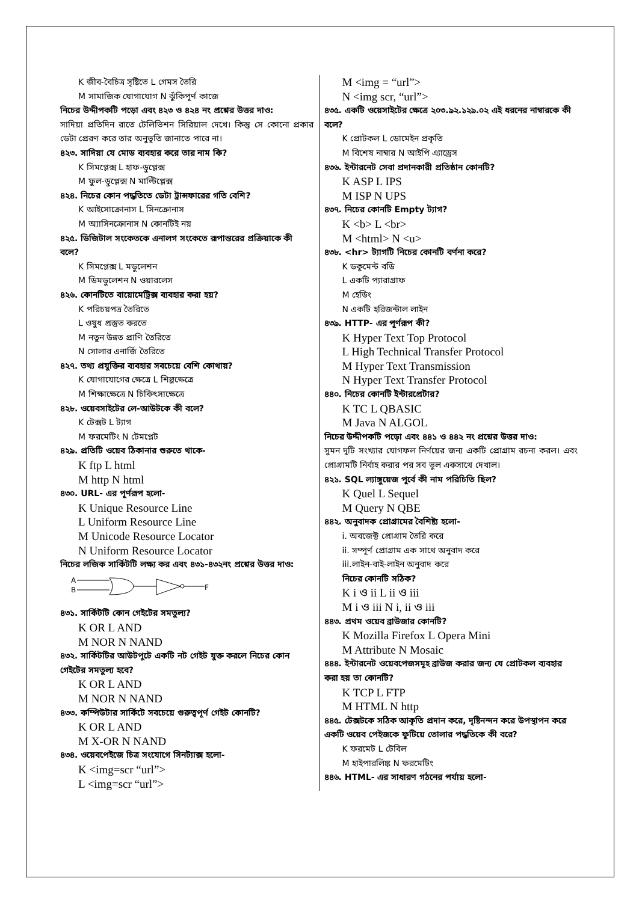K জীব-বৈচিত্র সৃষ্টিতে L গেমস তৈরি
M সামাজিক যোগাযোগ N ঝুঁকিপূর্ণ কাজে
নিচের উদ্দীপকটি পড়ো এবং ৪২৩ ও ৪২৪ নং প্রশ্নের উত্তর দাও:
সাদিয়া প্রতিদিন রাতে টেলিভিশন সিরিয়াল দেখে। কিন্তু সে কোনো প্রকার ডেটা প্রেরণ করে তার অনুভূতি জানাতে পারে না।
৪২৩. সাদিয়া যে মোড ব্যবহার করে তার নাম কি?
K সিমপ্লেক্স L হাফ-ডুপ্লেক্স
M ফুল-ডুপ্লেক্স N মাল্টিপ্লেক্স
৪২৪. নিচের কোন পদ্ধতিতে ডেটা ট্রান্সফারের গতি বেশি?
K আইসোক্রোনাস L সিনক্রোনাস
M অ্যাসিনক্রোনাস N কোনটিই নয়
৪২৫. ডিজিটাল সংকেতকে এনালগ সংকেতে রূপান্তরের প্রক্রিয়াকে কী বলে?
K সিমপ্লেক্স L মডুলেশন
M ডিমডুলেশন N ওয়ারলেস
৪২৬. কোনটিতে বায়োমেট্রিক্স ব্যবহার করা হয়?
K পরিচয়পত্র তৈরিতে
L ওষুধ প্রস্তুত করতে
M নতুন উন্নত প্রাণি তৈরিতে
N সোলার এনার্জি তৈরিতে
৪২৭. তথ্য প্রযুক্তির ব্যবহার সবচেয়ে বেশি কোথায়?
K যোগাযোগের ক্ষেত্রে L শিল্পক্ষেত্রে
M শিক্ষাক্ষেত্রে N চিকিৎসাক্ষেত্রে
৪২৮. ওয়েবসাইটের লে-আউটকে কী বলে?
K টেক্সট L ট্যাগ
M ফরমেটিং N টেমপ্লেট
৪২৯. প্রতিটি ওয়েব ঠিকানার শুরুতে থাকে-
K ftp L html
M http N html
৪৩০. URL- এর পূর্ণরূপ হলো-
K Unique Resource Line
L Uniform Resource Line
M Unicode Resource Locator
N Uniform Resource Locator
নিচের লজিক সার্কিটটি লক্ষ্য কর এবং ৪৩১-৪৩২নং প্রশ্নের উত্তর দাও:
A
B
F
৪৩১. সার্কিটটি কোন গেইটের সমতুল্য?
K OR L AND
M NOR N NAND
৪৩২. সার্কিটটির আউটপুটে একটি নট গেইট যুক্ত করলে নিচের কোন গেইটের সমতুল্য হবে?
K OR L AND
M NOR N NAND
৪৩৩. কম্পিউটার সার্কিটে সবচেয়ে গুরুত্বপূর্ণ গেইট কোনটি?
K OR L AND
M X-OR N NAND
৪৩৪. ওয়েবপেইজে চিত্র সংযোগে সিনট্যাক্স হলো-
K <img=scr “url”>
L <img=scr “url”>
M <img = “url”>
N <img scr, “url”>
৪৩৫. একটি ওয়েসাইটের ক্ষেত্রে ২০৩.৯২.১২৯.০২ এই ধরনের নাম্বারকে কী বলে?
K প্রোটকল L ডোমেইন প্রকৃতি
M বিশেষ নাম্বার N আইপি এ্যাড্রেস
৪৩৬. ইন্টারনেট সেবা প্রদানকারী প্রতিষ্ঠান কোনটি?
K ASP L IPS
M ISP N UPS
৪৩৭. নিচের কোনটি Empty ট্যাগ?
K <b> L <br>
M <html> N <u>
৪৩৮. <hr> ট্যাগটি নিচের কোনটি বর্ণনা করে?
K ডকুমেন্ট বডি
L একটি প্যারাগ্রাফ
M হেডিং
N একটি হরিজন্টাল লাইন
৪৩৯. HTTP- এর পূর্ণরূপ কী?
K Hyper Text Top Protocol
L High Technical Transfer Protocol
M Hyper Text Transmission
N Hyper Text Transfer Protocol
৪৪০. নিচের কোনটি ইন্টারপ্রেটার?
K TC L QBASIC
M Java N ALGOL
নিচের উদ্দীপকটি পড়ো এবং ৪৪১ ও ৪৪২ নং প্রশ্নের উত্তর দাও:
সুমন দুটি সংখ্যার যোগফল নির্ণয়ের জন্য একটি প্রোগ্রাম রচনা করল। এবং প্রোগ্রামটি নির্বাহ করার পর সব ভুল একসাথে দেখাল।
৪২১. SQL ল্যাঙ্গুয়েজ পূর্বে কী নাম পরিচিতি ছিল?
K Quel L Sequel
M Query N QBE
৪৪২. অনুবাদক প্রোগ্রামের বৈশিষ্ট্য হলো-
i. অবজেক্ট প্রোগ্রাম তৈরি করে
ii. সম্পূর্ণ প্রোগ্রাম এক সাথে অনুবাদ করে
iii.লাইন-বাই-লাইন অনুবাদ করে
নিচের কোনটি সঠিক?
K i ও ii L ii ও iii
M i ও iii N i, ii ও iii
৪৪৩. প্রথম ওয়েব ব্রাউজার কোনটি?
K Mozilla Firefox L Opera Mini
M Attribute N Mosaic
৪৪৪. ইন্টারনেট ওয়েবপেজসমূহ ব্রাউজ করার জন্য যে প্রোটকল ব্যবহার করা হয় তা কোনটি?
K TCP L FTP
M HTML N http
৪৪৫. টেক্সটকে সঠিক আকৃতি প্রদান করে, দৃষ্টিনন্দন করে উপস্থাপন করে একটি ওয়েব পেইজকে ফুটিয়ে তোলার পদ্ধতিকে কী বরে?
K ফরমেট L টেবিল
M হাইপারলিঙ্ক N ফরমেটিং
৪৪৬. HTML- এর সাধারণ গঠনের পর্যায় হলো-